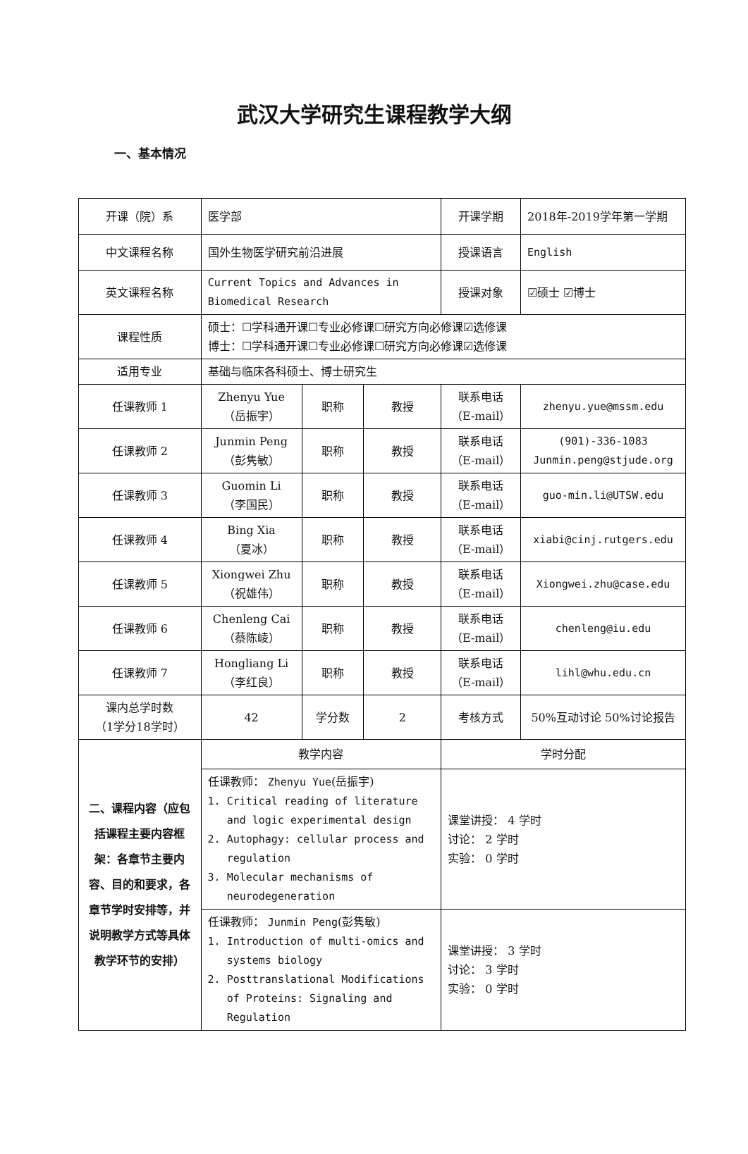武汉大学研究生课程教学大纲
一、基本情况
| 开课（院）系 | 医学部 | | | 开课学期 | 2018年-2019学年第一学期 |
| 中文课程名称 | 国外生物医学研究前沿进展 | | | 授课语言 | English |
| 英文课程名称 | Current Topics and Advances in Biomedical Research | | | 授课对象 | ☑硕士 ☑博士 |
| 课程性质 | 硕士：☐学科通开课☐专业必修课☐研究方向必修课☑选修课 博士：☐学科通开课☐专业必修课☐研究方向必修课☑选修课 | | | | |
| 适用专业 | 基础与临床各科硕士、博士研究生 | | | | |
| 任课教师 1 | Zhenyu Yue （岳振宇） | 职称 | 教授 | 联系电话 （E-mail） | zhenyu.yue@mssm.edu |
| 任课教师 2 | Junmin Peng （彭隽敏） | 职称 | 教授 | 联系电话 （E-mail） | (901)-336-1083 Junmin.peng@stjude.org |
| 任课教师 3 | Guomin Li （李国民） | 职称 | 教授 | 联系电话 （E-mail） | guo-min.li@UTSW.edu |
| 任课教师 4 | Bing Xia （夏冰） | 职称 | 教授 | 联系电话 （E-mail） | xiabi@cinj.rutgers.edu |
| 任课教师 5 | Xiongwei Zhu （祝雄伟） | 职称 | 教授 | 联系电话 （E-mail） | Xiongwei.zhu@case.edu |
| 任课教师 6 | Chenleng Cai （蔡陈崚） | 职称 | 教授 | 联系电话 （E-mail） | chenleng@iu.edu |
| 任课教师 7 | Hongliang Li （李红良） | 职称 | 教授 | 联系电话 （E-mail） | lihl@whu.edu.cn |
| 课内总学时数 （1学分18学时） | 42 | 学分数 | 2 | 考核方式 | 50%互动讨论 50%讨论报告 |
| 二、课程内容（应包括课程主要内容框架：各章节主要内容、目的和要求，各章节学时安排等，并说明教学方式等具体教学环节的安排） | 教学内容 | | | 学时分配 | |
| | 任课教师： Zhenyu Yue (岳振宇) 1. Critical reading of literature and logic experimental design 2. Autophagy: cellular process and regulation 3. Molecular mechanisms of neurodegeneration | | | 课堂讲授： 4 学时 讨论： 2 学时 实验： 0 学时 | |
| | 任课教师： Junmin Peng (彭隽敏) 1. Introduction of multi-omics and systems biology 2. Posttranslational Modifications of Proteins: Signaling and Regulation | | | 课堂讲授： 3 学时 讨论： 3 学时 实验： 0 学时 | |